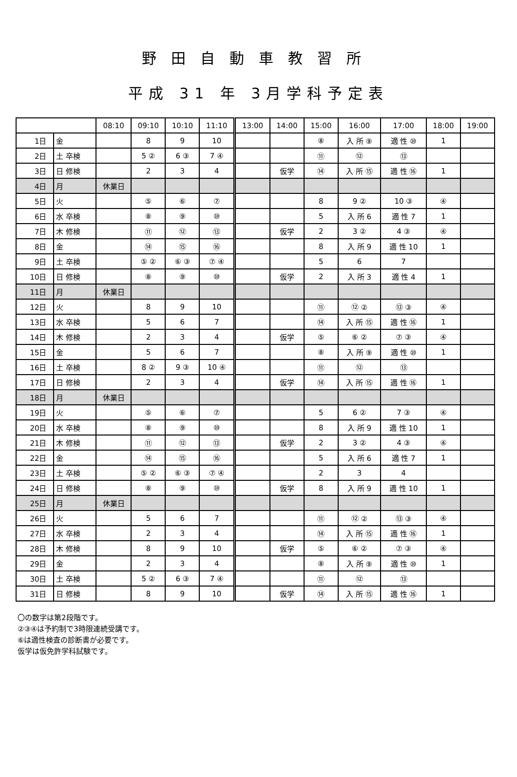野田自動車教習所
平成 31 年 3月学科予定表
| | | 08:10 | 09:10 | 10:10 | 11:10 | 13:00 | 14:00 | 15:00 | 16:00 | 17:00 | 18:00 | 19:00 |
| --- | --- | --- | --- | --- | --- | --- | --- | --- | --- | --- | --- | --- |
| 1日 | 金 | | 8 | 9 | 10 | | | ⑧ | 入 所 ⑨ | 適 性 ⑩ | 1 | |
| 2日 | 土 卒検 | | 5 ② | 6 ③ | 7 ④ | | | ⑪ | ⑫ | ⑬ | | |
| 3日 | 日 修検 | | 2 | 3 | 4 | | 仮学 | ⑭ | 入 所 ⑮ | 適 性 ⑯ | 1 | |
| 4日 | 月 | 休業日 | | | | | | | | | | |
| 5日 | 火 | | ⑤ | ⑥ | ⑦ | | | 8 | 9 ② | 10 ③ | ④ | |
| 6日 | 水 卒検 | | ⑧ | ⑨ | ⑩ | | | 5 | 入 所 6 | 適 性 7 | 1 | |
| 7日 | 木 修検 | | ⑪ | ⑫ | ⑬ | | 仮学 | 2 | 3 ② | 4 ③ | ④ | |
| 8日 | 金 | | ⑭ | ⑮ | ⑯ | | | 8 | 入 所 9 | 適 性 10 | 1 | |
| 9日 | 土 卒検 | | ⑤ ② | ⑥ ③ | ⑦ ④ | | | 5 | 6 | 7 | | |
| 10日 | 日 修検 | | ⑧ | ⑨ | ⑩ | | 仮学 | 2 | 入 所 3 | 適 性 4 | 1 | |
| 11日 | 月 | 休業日 | | | | | | | | | | |
| 12日 | 火 | | 8 | 9 | 10 | | | ⑪ | ⑫ ② | ⑬ ③ | ④ | |
| 13日 | 水 卒検 | | 5 | 6 | 7 | | | ⑭ | 入 所 ⑮ | 適 性 ⑯ | 1 | |
| 14日 | 木 修検 | | 2 | 3 | 4 | | 仮学 | ⑤ | ⑥ ② | ⑦ ③ | ④ | |
| 15日 | 金 | | 5 | 6 | 7 | | | ⑧ | 入 所 ⑨ | 適 性 ⑩ | 1 | |
| 16日 | 土 卒検 | | 8 ② | 9 ③ | 10 ④ | | | ⑪ | ⑫ | ⑬ | | |
| 17日 | 日 修検 | | 2 | 3 | 4 | | 仮学 | ⑭ | 入 所 ⑮ | 適 性 ⑯ | 1 | |
| 18日 | 月 | 休業日 | | | | | | | | | | |
| 19日 | 火 | | ⑤ | ⑥ | ⑦ | | | 5 | 6 ② | 7 ③ | ④ | |
| 20日 | 水 卒検 | | ⑧ | ⑨ | ⑩ | | | 8 | 入 所 9 | 適 性 10 | 1 | |
| 21日 | 木 修検 | | ⑪ | ⑫ | ⑬ | | 仮学 | 2 | 3 ② | 4 ③ | ④ | |
| 22日 | 金 | | ⑭ | ⑮ | ⑯ | | | 5 | 入 所 6 | 適 性 7 | 1 | |
| 23日 | 土 卒検 | | ⑤ ② | ⑥ ③ | ⑦ ④ | | | 2 | 3 | 4 | | |
| 24日 | 日 修検 | | ⑧ | ⑨ | ⑩ | | 仮学 | 8 | 入 所 9 | 適 性 10 | 1 | |
| 25日 | 月 | 休業日 | | | | | | | | | | |
| 26日 | 火 | | 5 | 6 | 7 | | | ⑪ | ⑫ ② | ⑬ ③ | ④ | |
| 27日 | 水 卒検 | | 2 | 3 | 4 | | | ⑭ | 入 所 ⑮ | 適 性 ⑯ | 1 | |
| 28日 | 木 修検 | | 8 | 9 | 10 | | 仮学 | ⑤ | ⑥ ② | ⑦ ③ | ④ | |
| 29日 | 金 | | 2 | 3 | 4 | | | ⑧ | 入 所 ⑨ | 適 性 ⑩ | 1 | |
| 30日 | 土 卒検 | | 5 ② | 6 ③ | 7 ④ | | | ⑪ | ⑫ | ⑬ | | |
| 31日 | 日 修検 | | 8 | 9 | 10 | | 仮学 | ⑭ | 入 所 ⑮ | 適 性 ⑯ | 1 | |
〇の数字は第2段階です。
②③④は予約制で3時限連続受講です。
⑥は適性検査の診断書が必要です。
仮学は仮免許学科試験です。